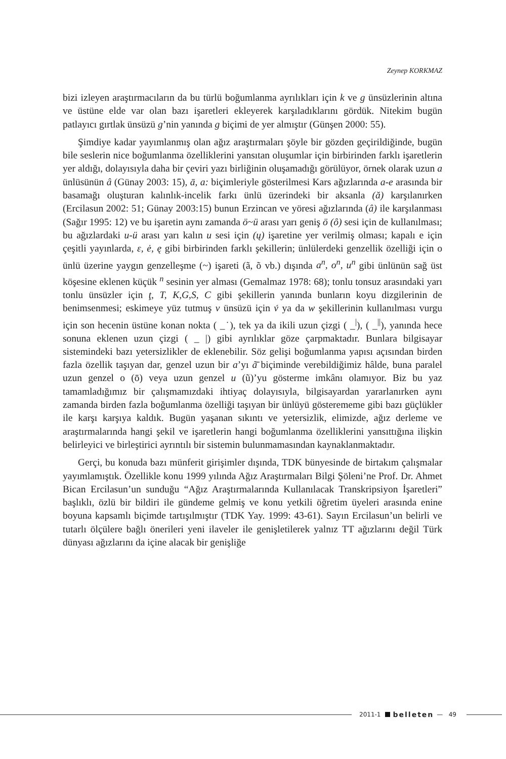Zeynep KORKMAZ
bizi izleyen araştırmacıların da bu türlü boğumlanma ayrılıkları için k ve g ünsüzlerinin altına ve üstüne elde var olan bazı işaretleri ekleyerek karşıladıklarını gördük. Nitekim bugün patlayıcı gırtlak ünsüzü g’nin yanında g biçimi de yer almıştır (Günşen 2000: 55).
Şimdiye kadar yayımlanmış olan ağız araştırmaları şöyle bir gözden geçirildiğinde, bugün bile seslerin nice boğumlanma özelliklerini yansıtan oluşumlar için birbirinden farklı işaretlerin yer aldığı, dolayısıyla daha bir çeviri yazı birliğinin oluşamadığı görülüyor, örnek olarak uzun a ünlüsünün â (Günay 2003: 15), ā, a: biçimleriyle gösterilmesi Kars ağızlarında a-e arasında bir basamağı oluşturan kalınlık-incelik farkı ünlü üzerindeki bir aksanla (ă) karşılanırken (Ercilasun 2002: 51; Günay 2003:15) bunun Erzincan ve yöresi ağızlarında (â) ile karşılanması (Sağır 1995: 12) ve bu işaretin aynı zamanda ö~ü arası yarı geniş ö (ȏ) sesi için de kullanılması; bu ağızlardaki u-ü arası yarı kalın u sesi için (ų) işaretine yer verilmiş olması; kapalı e için çeşitli yayınlarda, ε, ė, ę gibi birbirinden farklı şekillerin; ünlülerdeki genzellik özelliği için o ünlü üzerine yaygın genzelleşme (~) işareti (ã, õ vb.) dışında a<sup>n</sup>, o<sup>n</sup>, u<sup>n</sup> gibi ünlünün sağ üst köşesine eklenen küçük <sup>n</sup> sesinin yer alması (Gemalmaz 1978: 68); tonlu tonsuz arasındaki yarı tonlu ünsüzler için ţ, T, K,G,S, C gibi şekillerin yanında bunların koyu dizgilerinin de benimsenmesi; eskimeye yüz tutmuş v ünsüzü için v́ ya da w şekillerinin kullanılması vurgu için son hecenin üstüne konan nokta ( _˙), tek ya da ikili uzun çizgi ( _<sup>|</sup>), ( _<sup>||</sup>), yanında hece sonuna eklenen uzun çizgi ( _ |) gibi ayrılıklar göze çarpmaktadır. Bunlara bilgisayar sistemindeki bazı yetersizlikler de eklenebilir. Söz gelişi boğumlanma yapısı açısından birden fazla özellik taşıyan dar, genzel uzun bir a’yı ã̄ biçiminde verebildiğimiz hâlde, buna paralel uzun genzel o (ō) veya uzun genzel u (ũ)’yu gösterme imkânı olamıyor. Biz bu yaz tamamladığımız bir çalışmamızdaki ihtiyaç dolayısıyla, bilgisayardan yararlanırken aynı zamanda birden fazla boğumlanma özelliği taşıyan bir ünlüyü gösterememe gibi bazı güçlükler ile karşı karşıya kaldık. Bugün yaşanan sıkıntı ve yetersizlik, elimizde, ağız derleme ve araştırmalarında hangi şekil ve işaretlerin hangi boğumlanma özelliklerini yansıttığına ilişkin belirleyici ve birleştirici ayrıntılı bir sistemin bulunmamasından kaynaklanmaktadır.
Gerçi, bu konuda bazı münferit girişimler dışında, TDK bünyesinde de birtakım çalışmalar yayımlamıştık. Özellikle konu 1999 yılında Ağız Araştırmaları Bilgi Şöleni’ne Prof. Dr. Ahmet Bican Ercilasun’un sunduğu “Ağız Araştırmalarında Kullanılacak Transkripsiyon İşaretleri” başlıklı, özlü bir bildiri ile gündeme gelmiş ve konu yetkili öğretim üyeleri arasında enine boyuna kapsamlı biçimde tartışılmıştır (TDK Yay. 1999: 43-61). Sayın Ercilasun’un belirli ve tutarlı ölçülere bağlı önerileri yeni ilaveler ile genişletilerek yalnız TT ağızlarını değil Türk dünyası ağızlarını da içine alacak bir genişliğe
2011-1 belleten — 49